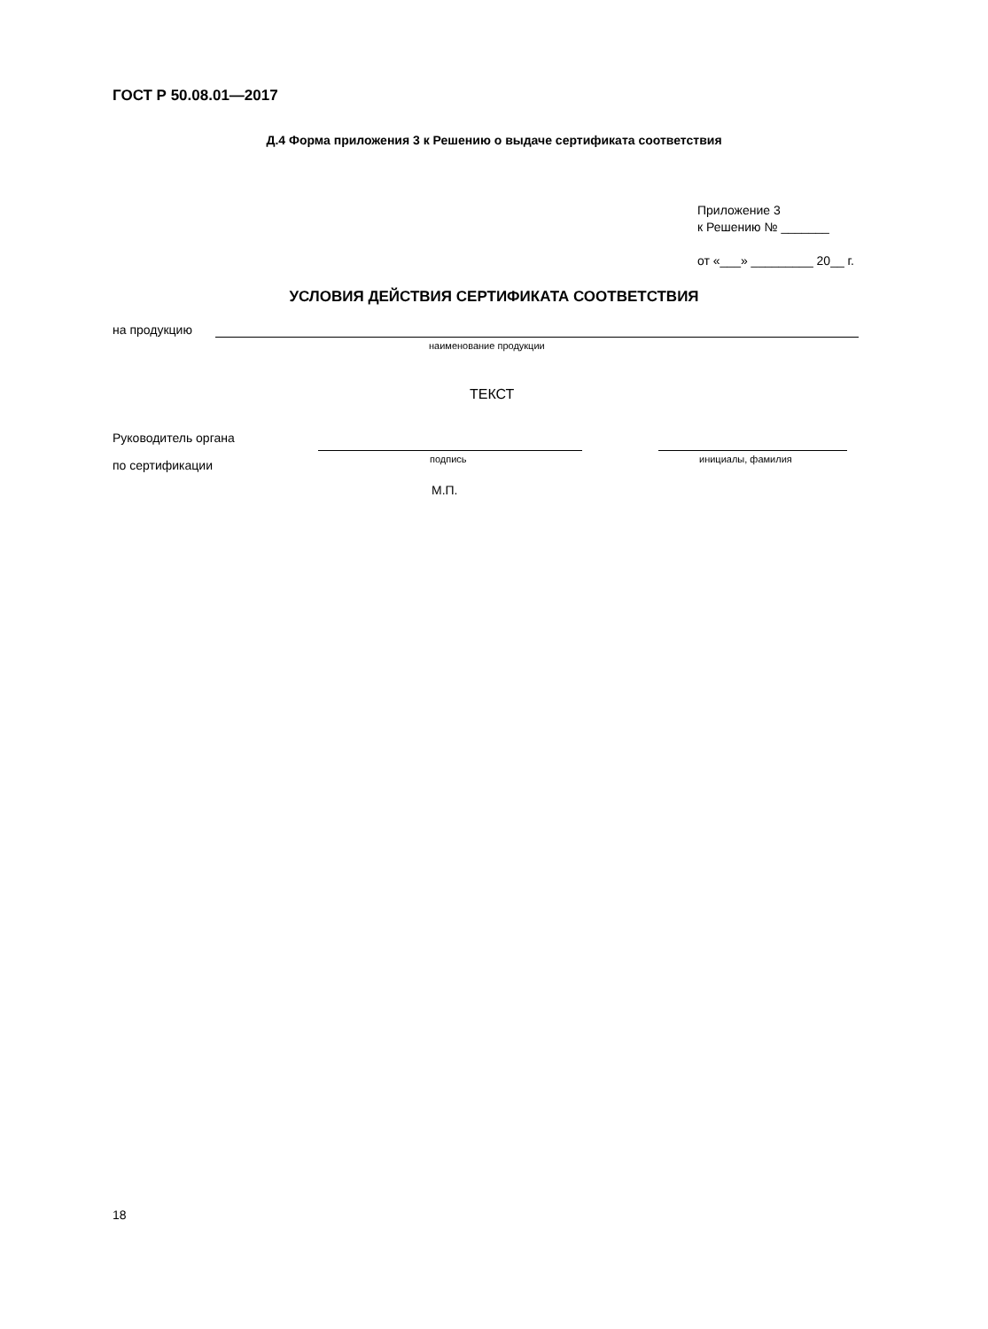ГОСТ Р 50.08.01—2017
Д.4 Форма приложения 3 к Решению о выдаче сертификата соответствия
Приложение 3
к Решению № _______
от «___» _________ 20__ г.
УСЛОВИЯ ДЕЙСТВИЯ СЕРТИФИКАТА СООТВЕТСТВИЯ
на продукцию
наименование продукции
ТЕКСТ
Руководитель органа
подпись инициалы, фамилия
по сертификации
М.П.
18